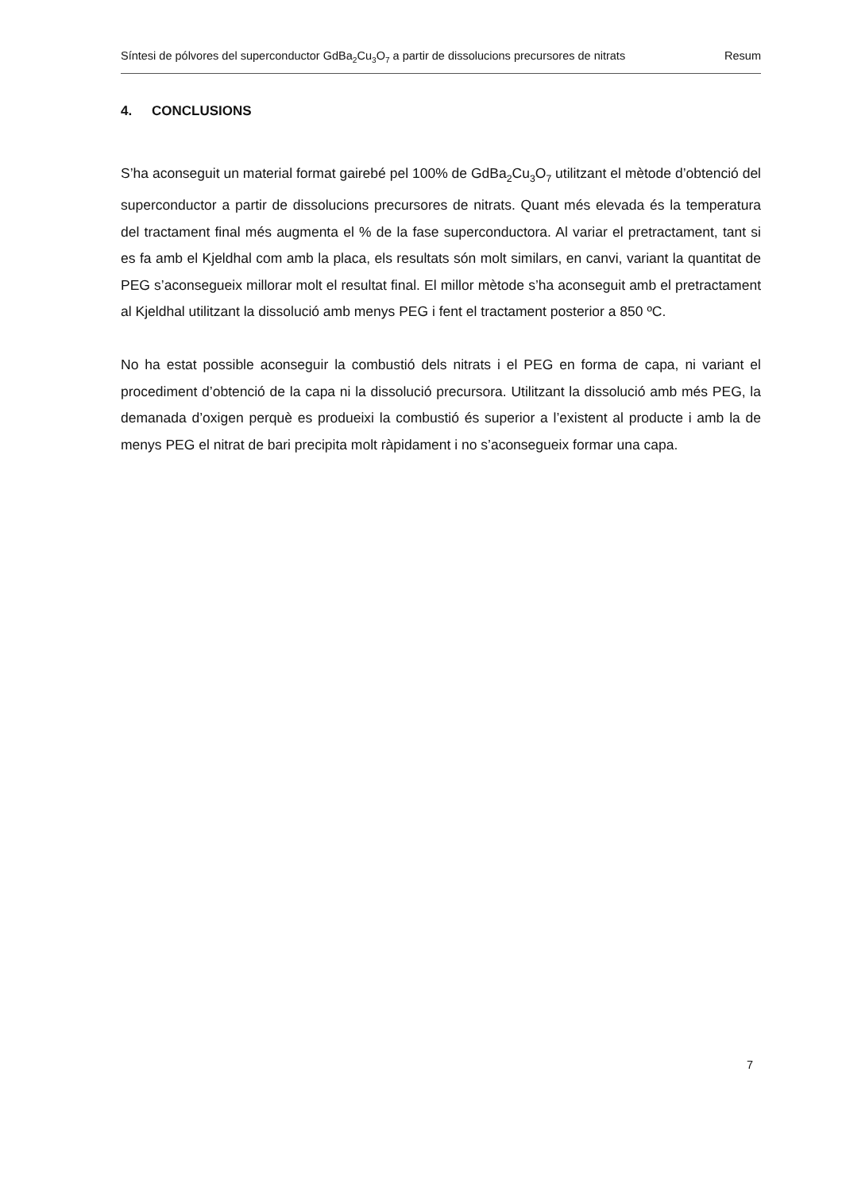Síntesi de pólvores del superconductor GdBa<sub>2</sub>Cu<sub>3</sub>O<sub>7</sub> a partir de dissolucions precursores de nitrats Resum
4. CONCLUSIONS
S’ha aconseguit un material format gairebé pel 100% de GdBa<sub>2</sub>Cu<sub>3</sub>O<sub>7</sub> utilitzant el mètode d’obtenció del superconductor a partir de dissolucions precursores de nitrats. Quant més elevada és la temperatura del tractament final més augmenta el % de la fase superconductora. Al variar el pretractament, tant si es fa amb el Kjeldhal com amb la placa, els resultats són molt similars, en canvi, variant la quantitat de PEG s’aconsegueix millorar molt el resultat final. El millor mètode s’ha aconseguit amb el pretractament al Kjeldhal utilitzant la dissolució amb menys PEG i fent el tractament posterior a 850 ºC.
No ha estat possible aconseguir la combustió dels nitrats i el PEG en forma de capa, ni variant el procediment d’obtenció de la capa ni la dissolució precursora. Utilitzant la dissolució amb més PEG, la demanada d’oxigen perquè es produeixi la combustió és superior a l’existent al producte i amb la de menys PEG el nitrat de bari precipita molt ràpidament i no s’aconsegueix formar una capa.
7